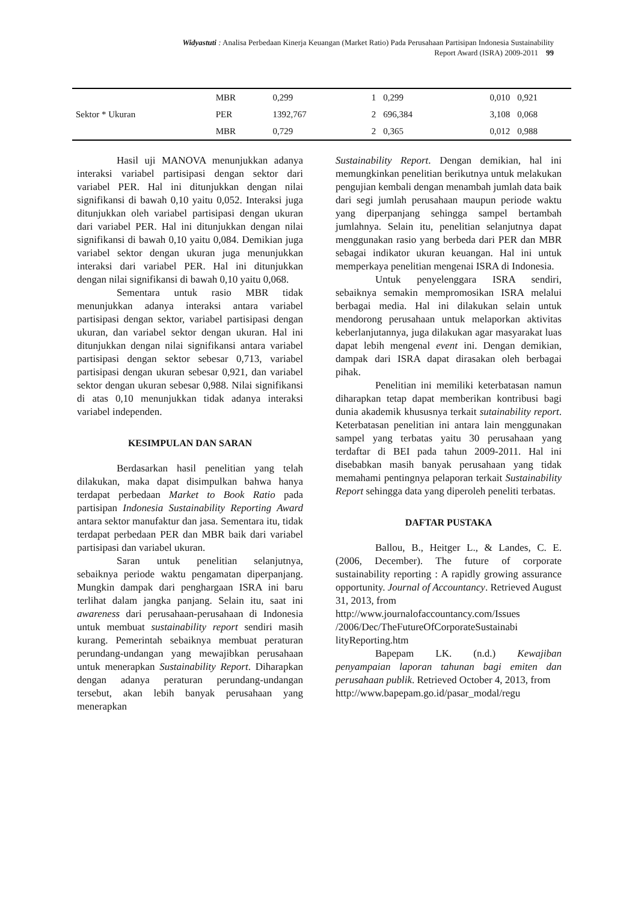Widyastuti : Analisa Perbedaan Kinerja Keuangan (Market Ratio) Pada Perusahaan Partisipan Indonesia Sustainability
Report Award (ISRA) 2009-2011 99
| | MBR | 0,299 | 1 | 0,299 | 0,010 | 0,921 |
| Sektor * Ukuran | PER | 1392,767 | 2 | 696,384 | 3,108 | 0,068 |
| | MBR | 0,729 | 2 | 0,365 | 0,012 | 0,988 |
Hasil uji MANOVA menunjukkan adanya interaksi variabel partisipasi dengan sektor dari variabel PER. Hal ini ditunjukkan dengan nilai signifikansi di bawah 0,10 yaitu 0,052. Interaksi juga ditunjukkan oleh variabel partisipasi dengan ukuran dari variabel PER. Hal ini ditunjukkan dengan nilai signifikansi di bawah 0,10 yaitu 0,084. Demikian juga variabel sektor dengan ukuran juga menunjukkan interaksi dari variabel PER. Hal ini ditunjukkan dengan nilai signifikansi di bawah 0,10 yaitu 0,068.
Sementara untuk rasio MBR tidak menunjukkan adanya interaksi antara variabel partisipasi dengan sektor, variabel partisipasi dengan ukuran, dan variabel sektor dengan ukuran. Hal ini ditunjukkan dengan nilai signifikansi antara variabel partisipasi dengan sektor sebesar 0,713, variabel partisipasi dengan ukuran sebesar 0,921, dan variabel sektor dengan ukuran sebesar 0,988. Nilai signifikansi di atas 0,10 menunjukkan tidak adanya interaksi variabel independen.
KESIMPULAN DAN SARAN
Berdasarkan hasil penelitian yang telah dilakukan, maka dapat disimpulkan bahwa hanya terdapat perbedaan Market to Book Ratio pada partisipan Indonesia Sustainability Reporting Award antara sektor manufaktur dan jasa. Sementara itu, tidak terdapat perbedaan PER dan MBR baik dari variabel partisipasi dan variabel ukuran.
Saran untuk penelitian selanjutnya, sebaiknya periode waktu pengamatan diperpanjang. Mungkin dampak dari penghargaan ISRA ini baru terlihat dalam jangka panjang. Selain itu, saat ini awareness dari perusahaan-perusahaan di Indonesia untuk membuat sustainability report sendiri masih kurang. Pemerintah sebaiknya membuat peraturan perundang-undangan yang mewajibkan perusahaan untuk menerapkan Sustainability Report. Diharapkan dengan adanya peraturan perundang-undangan tersebut, akan lebih banyak perusahaan yang menerapkan
Sustainability Report. Dengan demikian, hal ini memungkinkan penelitian berikutnya untuk melakukan pengujian kembali dengan menambah jumlah data baik dari segi jumlah perusahaan maupun periode waktu yang diperpanjang sehingga sampel bertambah jumlahnya. Selain itu, penelitian selanjutnya dapat menggunakan rasio yang berbeda dari PER dan MBR sebagai indikator ukuran keuangan. Hal ini untuk memperkaya penelitian mengenai ISRA di Indonesia.
Untuk penyelenggara ISRA sendiri, sebaiknya semakin mempromosikan ISRA melalui berbagai media. Hal ini dilakukan selain untuk mendorong perusahaan untuk melaporkan aktivitas keberlanjutannya, juga dilakukan agar masyarakat luas dapat lebih mengenal event ini. Dengan demikian, dampak dari ISRA dapat dirasakan oleh berbagai pihak.
Penelitian ini memiliki keterbatasan namun diharapkan tetap dapat memberikan kontribusi bagi dunia akademik khususnya terkait sutainability report. Keterbatasan penelitian ini antara lain menggunakan sampel yang terbatas yaitu 30 perusahaan yang terdaftar di BEI pada tahun 2009-2011. Hal ini disebabkan masih banyak perusahaan yang tidak memahami pentingnya pelaporan terkait Sustainability Report sehingga data yang diperoleh peneliti terbatas.
DAFTAR PUSTAKA
Ballou, B., Heitger L., & Landes, C. E. (2006, December). The future of corporate sustainability reporting : A rapidly growing assurance opportunity. Journal of Accountancy. Retrieved August 31, 2013, from
http://www.journalofaccountancy.com/Issues /2006/Dec/TheFutureOfCorporateSustainabi lityReporting.htm
Bapepam LK. (n.d.) Kewajiban penyampaian laporan tahunan bagi emiten dan perusahaan publik. Retrieved October 4, 2013, from
http://www.bapepam.go.id/pasar_modal/regu